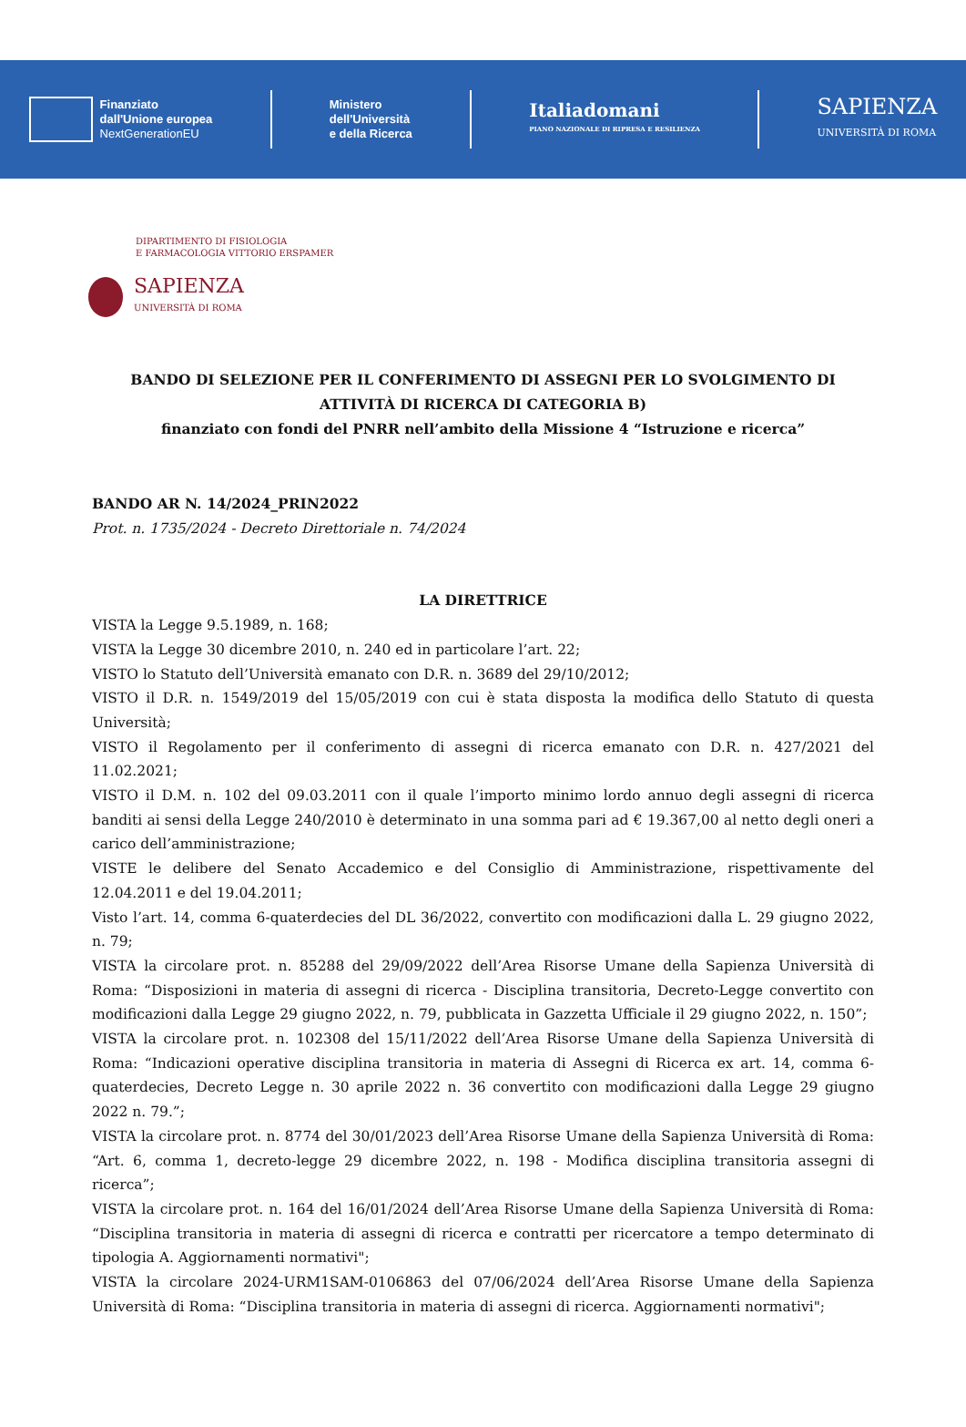Finanziato
dall'Unione europea
NextGenerationEU
Ministero
dell'Università
e della Ricerca
Italiadomani
PIANO NAZIONALE DI RIPRESA E RESILIENZA
SAPIENZA
UNIVERSITÀ DI ROMA
DIPARTIMENTO DI FISIOLOGIA
E FARMACOLOGIA VITTORIO ERSPAMER
SAPIENZA
UNIVERSITÀ DI ROMA
BANDO DI SELEZIONE PER IL CONFERIMENTO DI ASSEGNI PER LO SVOLGIMENTO DI ATTIVITÀ DI RICERCA DI CATEGORIA B)
finanziato con fondi del PNRR nell’ambito della Missione 4 “Istruzione e ricerca”
BANDO AR N. 14/2024_PRIN2022
Prot. n. 1735/2024 - Decreto Direttoriale n. 74/2024
LA DIRETTRICE
VISTA la Legge 9.5.1989, n. 168;
VISTA la Legge 30 dicembre 2010, n. 240 ed in particolare l’art. 22;
VISTO lo Statuto dell’Università emanato con D.R. n. 3689 del 29/10/2012;
VISTO il D.R. n. 1549/2019 del 15/05/2019 con cui è stata disposta la modifica dello Statuto di questa Università;
VISTO il Regolamento per il conferimento di assegni di ricerca emanato con D.R. n. 427/2021 del 11.02.2021;
VISTO il D.M. n. 102 del 09.03.2011 con il quale l’importo minimo lordo annuo degli assegni di ricerca banditi ai sensi della Legge 240/2010 è determinato in una somma pari ad € 19.367,00 al netto degli oneri a carico dell’amministrazione;
VISTE le delibere del Senato Accademico e del Consiglio di Amministrazione, rispettivamente del 12.04.2011 e del 19.04.2011;
Visto l’art. 14, comma 6-quaterdecies del DL 36/2022, convertito con modificazioni dalla L. 29 giugno 2022, n. 79;
VISTA la circolare prot. n. 85288 del 29/09/2022 dell’Area Risorse Umane della Sapienza Università di Roma: “Disposizioni in materia di assegni di ricerca - Disciplina transitoria, Decreto-Legge convertito con modificazioni dalla Legge 29 giugno 2022, n. 79, pubblicata in Gazzetta Ufficiale il 29 giugno 2022, n. 150”;
VISTA la circolare prot. n. 102308 del 15/11/2022 dell’Area Risorse Umane della Sapienza Università di Roma: “Indicazioni operative disciplina transitoria in materia di Assegni di Ricerca ex art. 14, comma 6-quaterdecies, Decreto Legge n. 30 aprile 2022 n. 36 convertito con modificazioni dalla Legge 29 giugno 2022 n. 79.”;
VISTA la circolare prot. n. 8774 del 30/01/2023 dell’Area Risorse Umane della Sapienza Università di Roma: “Art. 6, comma 1, decreto-legge 29 dicembre 2022, n. 198 - Modifica disciplina transitoria assegni di ricerca”;
VISTA la circolare prot. n. 164 del 16/01/2024 dell’Area Risorse Umane della Sapienza Università di Roma: “Disciplina transitoria in materia di assegni di ricerca e contratti per ricercatore a tempo determinato di tipologia A. Aggiornamenti normativi";
VISTA la circolare 2024-URM1SAM-0106863 del 07/06/2024 dell’Area Risorse Umane della Sapienza Università di Roma: “Disciplina transitoria in materia di assegni di ricerca. Aggiornamenti normativi";